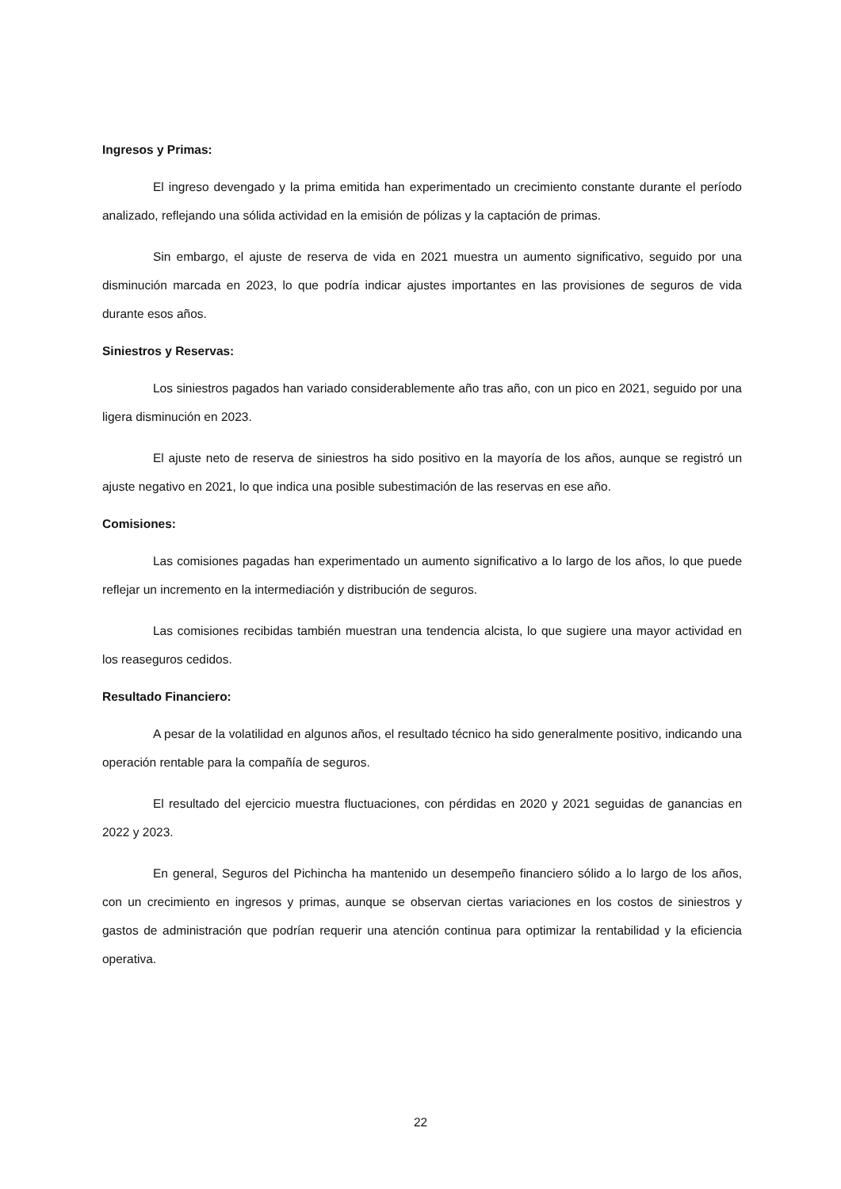Ingresos y Primas:
El ingreso devengado y la prima emitida han experimentado un crecimiento constante durante el período analizado, reflejando una sólida actividad en la emisión de pólizas y la captación de primas.
Sin embargo, el ajuste de reserva de vida en 2021 muestra un aumento significativo, seguido por una disminución marcada en 2023, lo que podría indicar ajustes importantes en las provisiones de seguros de vida durante esos años.
Siniestros y Reservas:
Los siniestros pagados han variado considerablemente año tras año, con un pico en 2021, seguido por una ligera disminución en 2023.
El ajuste neto de reserva de siniestros ha sido positivo en la mayoría de los años, aunque se registró un ajuste negativo en 2021, lo que indica una posible subestimación de las reservas en ese año.
Comisiones:
Las comisiones pagadas han experimentado un aumento significativo a lo largo de los años, lo que puede reflejar un incremento en la intermediación y distribución de seguros.
Las comisiones recibidas también muestran una tendencia alcista, lo que sugiere una mayor actividad en los reaseguros cedidos.
Resultado Financiero:
A pesar de la volatilidad en algunos años, el resultado técnico ha sido generalmente positivo, indicando una operación rentable para la compañía de seguros.
El resultado del ejercicio muestra fluctuaciones, con pérdidas en 2020 y 2021 seguidas de ganancias en 2022 y 2023.
En general, Seguros del Pichincha ha mantenido un desempeño financiero sólido a lo largo de los años, con un crecimiento en ingresos y primas, aunque se observan ciertas variaciones en los costos de siniestros y gastos de administración que podrían requerir una atención continua para optimizar la rentabilidad y la eficiencia operativa.
22